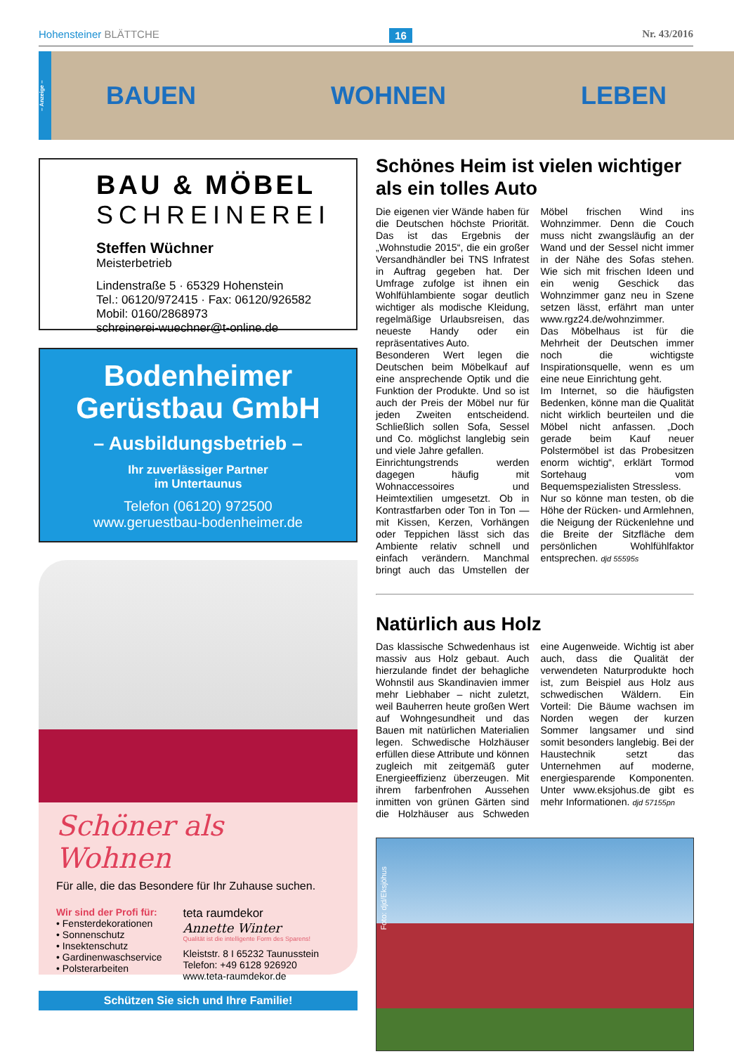Hohensteiner BLÄTTCHE 16 Nr. 43/2016
– Anzeige –
BAUEN WOHNEN LEBEN
BAU & MÖBEL
SCHREINEREI
Steffen Wüchner
Meisterbetrieb
Lindenstraße 5 · 65329 Hohenstein
Tel.: 06120/972415 · Fax: 06120/926582
Mobil: 0160/2868973
schreinerei-wuechner@t-online.de
Bodenheimer
Gerüstbau GmbH
– Ausbildungsbetrieb –
Ihr zuverlässiger Partner
im Untertaunus
Telefon (06120) 972500
www.geruestbau-bodenheimer.de
Schöner als Wohnen
Für alle, die das Besondere für Ihr Zuhause suchen.
Wir sind der Profi für:
• Fensterdekorationen
• Sonnenschutz
• Insektenschutz
• Gardinenwaschservice
• Polsterarbeiten
teta raumdekor
Annette Winter
Qualität ist die intelligente Form des Sparens!
Kleiststr. 8 I 65232 Taunusstein
Telefon: +49 6128 926920
www.teta-raumdekor.de
Schützen Sie sich und Ihre Familie!
Schönes Heim ist vielen wichtiger als ein tolles Auto
Die eigenen vier Wände haben für die Deutschen höchste Priorität. Das ist das Ergebnis der „Wohnstudie 2015“, die ein großer Versandhändler bei TNS Infratest in Auftrag gegeben hat. Der Umfrage zufolge ist ihnen ein Wohlfühlambiente sogar deutlich wichtiger als modische Kleidung, regelmäßige Urlaubsreisen, das neueste Handy oder ein repräsentatives Auto.
Besonderen Wert legen die Deutschen beim Möbelkauf auf eine ansprechende Optik und die Funktion der Produkte. Und so ist auch der Preis der Möbel nur für jeden Zweiten entscheidend. Schließlich sollen Sofa, Sessel und Co. möglichst langlebig sein und viele Jahre gefallen.
Einrichtungstrends werden dagegen häufig mit Wohnaccessoires und Heimtextilien umgesetzt. Ob in Kontrastfarben oder Ton in Ton — mit Kissen, Kerzen, Vorhängen oder Teppichen lässt sich das Ambiente relativ schnell und einfach verändern. Manchmal bringt auch das Umstellen der Möbel frischen Wind ins Wohnzimmer. Denn die Couch muss nicht zwangsläufig an der Wand und der Sessel nicht immer in der Nähe des Sofas stehen. Wie sich mit frischen Ideen und ein wenig Geschick das Wohnzimmer ganz neu in Szene setzen lässt, erfährt man unter www.rgz24.de/wohnzimmer.
Das Möbelhaus ist für die Mehrheit der Deutschen immer noch die wichtigste Inspirationsquelle, wenn es um eine neue Einrichtung geht.
Im Internet, so die häufigsten Bedenken, könne man die Qualität nicht wirklich beurteilen und die Möbel nicht anfassen. „Doch gerade beim Kauf neuer Polstermöbel ist das Probesitzen enorm wichtig“, erklärt Tormod Sortehaug vom Bequemspezialisten Stressless.
Nur so könne man testen, ob die Höhe der Rücken- und Armlehnen, die Neigung der Rückenlehne und die Breite der Sitzfläche dem persönlichen Wohlfühlfaktor entsprechen. djd 55595s
Natürlich aus Holz
Das klassische Schwedenhaus ist massiv aus Holz gebaut. Auch hierzulande findet der behagliche Wohnstil aus Skandinavien immer mehr Liebhaber – nicht zuletzt, weil Bauherren heute großen Wert auf Wohngesundheit und das Bauen mit natürlichen Materialien legen. Schwedische Holzhäuser erfüllen diese Attribute und können zugleich mit zeitgemäß guter Energieeffizienz überzeugen. Mit ihrem farbenfrohen Aussehen inmitten von grünen Gärten sind die Holzhäuser aus Schweden eine Augenweide. Wichtig ist aber auch, dass die Qualität der verwendeten Naturprodukte hoch ist, zum Beispiel aus Holz aus schwedischen Wäldern. Ein Vorteil: Die Bäume wachsen im Norden wegen der kurzen Sommer langsamer und sind somit besonders langlebig. Bei der Haustechnik setzt das Unternehmen auf moderne, energiesparende Komponenten. Unter www.eksjohus.de gibt es mehr Informationen. djd 57155pn
Foto: djd/Eksjöhus